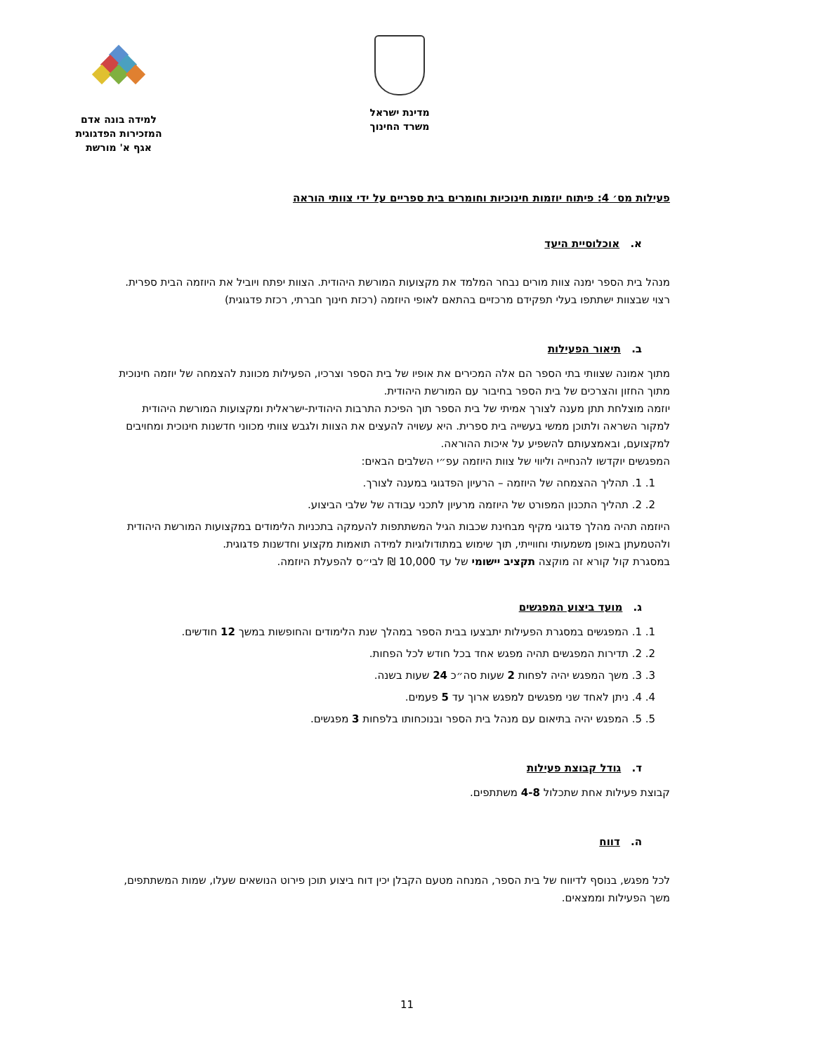מדינת ישראל
משרד החינוך
למידה בונה אדם
המזכירות הפדגוגית
אגף א' מורשת
פעילות מס׳ 4: פיתוח יוזמות חינוכיות וחומרים בית ספריים על ידי צוותי הוראה
א. אוכלוסיית היעד
מנהל בית הספר ימנה צוות מורים נבחר המלמד את מקצועות המורשת היהודית. הצוות יפתח ויוביל את היוזמה הבית ספרית. רצוי שבצוות ישתתפו בעלי תפקידם מרכזיים בהתאם לאופי היוזמה (רכזת חינוך חברתי, רכזת פדגוגית)
ב. תיאור הפעילות
מתוך אמונה שצוותי בתי הספר הם אלה המכירים את אופיו של בית הספר וצרכיו, הפעילות מכוונת להצמחה של יוזמה חינוכית מתוך החזון והצרכים של בית הספר בחיבור עם המורשת היהודית.
יוזמה מוצלחת תתן מענה לצורך אמיתי של בית הספר תוך הפיכת התרבות היהודית-ישראלית ומקצועות המורשת היהודית למקור השראה ולתוכן ממשי בעשייה בית ספרית. היא עשויה להעצים את הצוות ולגבש צוותי מכווני חדשנות חינוכית ומחויבים למקצועם, ובאמצעותם להשפיע על איכות ההוראה.
המפגשים יוקדשו להנחייה וליווי של צוות היוזמה עפ״י השלבים הבאים:
1. 1. תהליך ההצמחה של היוזמה – הרעיון הפדגוגי במענה לצורך.
2. 2. תהליך התכנון המפורט של היוזמה מרעיון לתכני עבודה של שלבי הביצוע.
היוזמה תהיה מהלך פדגוגי מקיף מבחינת שכבות הגיל המשתתפות להעמקה בתכניות הלימודים במקצועות המורשת היהודית ולהטמעתן באופן משמעותי וחווייתי, תוך שימוש במתודולוגיות למידה תואמות מקצוע וחדשנות פדגוגית.
במסגרת קול קורא זה מוקצה תקציב יישומי של עד 10,000 ₪ לבי״ס להפעלת היוזמה.
ג. מועד ביצוע המפגשים
1. 1. המפגשים במסגרת הפעילות יתבצעו בבית הספר במהלך שנת הלימודים והחופשות במשך 12 חודשים.
2. 2. תדירות המפגשים תהיה מפגש אחד בכל חודש לכל הפחות.
3. 3. משך המפגש יהיה לפחות 2 שעות סה״כ 24 שעות בשנה.
4. 4. ניתן לאחד שני מפגשים למפגש ארוך עד 5 פעמים.
5. 5. המפגש יהיה בתיאום עם מנהל בית הספר ובנוכחותו בלפחות 3 מפגשים.
ד. גודל קבוצת פעילות
קבוצת פעילות אחת שתכלול 4-8 משתתפים.
ה. דווח
לכל מפגש, בנוסף לדיווח של בית הספר, המנחה מטעם הקבלן יכין דוח ביצוע תוכן פירוט הנושאים שעלו, שמות המשתתפים, משך הפעילות וממצאים.
11